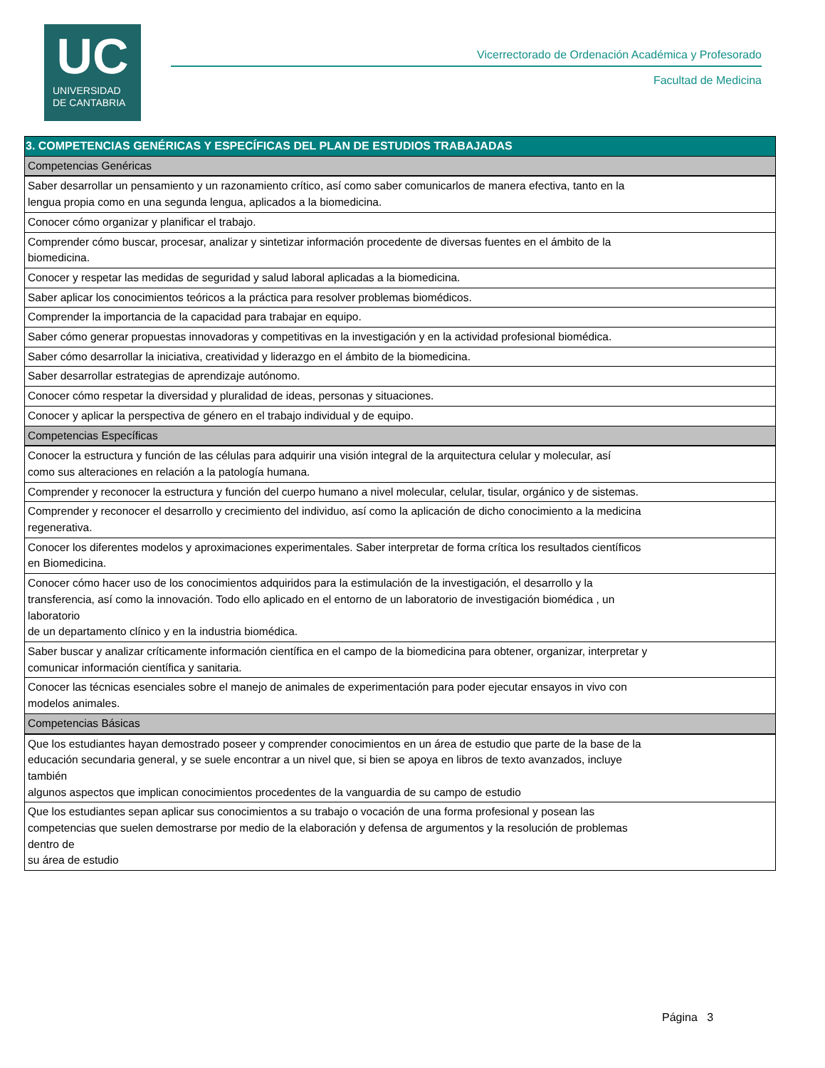UC
UNIVERSIDAD
DE CANTABRIA
Vicerrectorado de Ordenación Académica y Profesorado
Facultad de Medicina
| 3. COMPETENCIAS GENÉRICAS Y ESPECÍFICAS DEL PLAN DE ESTUDIOS TRABAJADAS |
| --- |
| Competencias Genéricas |
| Saber desarrollar un pensamiento y un razonamiento crítico, así como saber comunicarlos de manera efectiva, tanto en la lengua propia como en una segunda lengua, aplicados a la biomedicina. |
| Conocer cómo organizar y planificar el trabajo. |
| Comprender cómo buscar, procesar, analizar y sintetizar información procedente de diversas fuentes en el ámbito de la biomedicina. |
| Conocer y respetar las medidas de seguridad y salud laboral aplicadas a la biomedicina. |
| Saber aplicar los conocimientos teóricos a la práctica para resolver problemas biomédicos. |
| Comprender la importancia de la capacidad para trabajar en equipo. |
| Saber cómo generar propuestas innovadoras y competitivas en la investigación y en la actividad profesional biomédica. |
| Saber cómo desarrollar la iniciativa, creatividad y liderazgo en el ámbito de la biomedicina. |
| Saber desarrollar estrategias de aprendizaje autónomo. |
| Conocer cómo respetar la diversidad y pluralidad de ideas, personas y situaciones. |
| Conocer y aplicar la perspectiva de género en el trabajo individual y de equipo. |
| Competencias Específicas |
| Conocer la estructura y función de las células para adquirir una visión integral de la arquitectura celular y molecular, así como sus alteraciones en relación a la patología humana. |
| Comprender y reconocer la estructura y función del cuerpo humano a nivel molecular, celular, tisular, orgánico y de sistemas. |
| Comprender y reconocer el desarrollo y crecimiento del individuo, así como la aplicación de dicho conocimiento a la medicina regenerativa. |
| Conocer los diferentes modelos y aproximaciones experimentales. Saber interpretar de forma crítica los resultados científicos en Biomedicina. |
| Conocer cómo hacer uso de los conocimientos adquiridos para la estimulación de la investigación, el desarrollo y la transferencia, así como la innovación. Todo ello aplicado en el entorno de un laboratorio de investigación biomédica , un laboratorio de un departamento clínico y en la industria biomédica. |
| Saber buscar y analizar críticamente información científica en el campo de la biomedicina para obtener, organizar, interpretar y comunicar información científica y sanitaria. |
| Conocer las técnicas esenciales sobre el manejo de animales de experimentación para poder ejecutar ensayos in vivo con modelos animales. |
| Competencias Básicas |
| Que los estudiantes hayan demostrado poseer y comprender conocimientos en un área de estudio que parte de la base de la educación secundaria general, y se suele encontrar a un nivel que, si bien se apoya en libros de texto avanzados, incluye también algunos aspectos que implican conocimientos procedentes de la vanguardia de su campo de estudio |
| Que los estudiantes sepan aplicar sus conocimientos a su trabajo o vocación de una forma profesional y posean las competencias que suelen demostrarse por medio de la elaboración y defensa de argumentos y la resolución de problemas dentro de su área de estudio |
Página 3